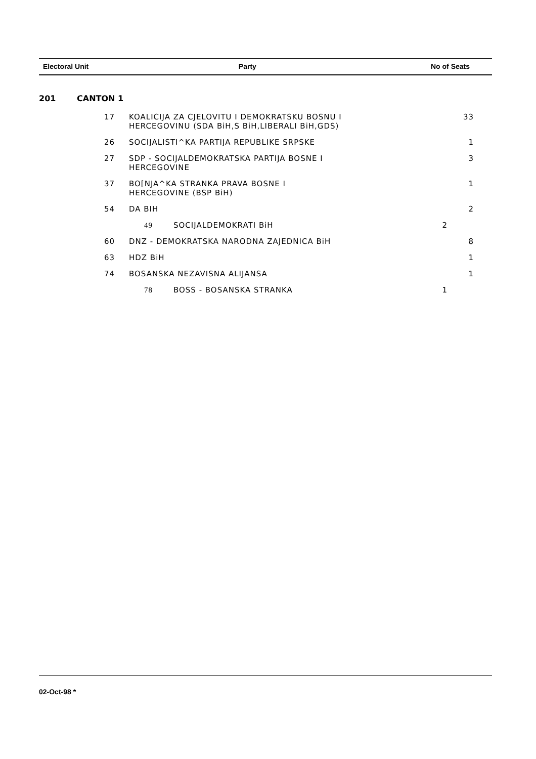| Electoral Unit | Party | No of Seats |
| --- | --- | --- |
201 CANTON 1
| 17 | KOALICIJA ZA CJELOVITU I DEMOKRATSKU BOSNU I HERCEGOVINU (SDA BiH,S BiH,LIBERALI BiH,GDS) | 33 |
| 26 | SOCIJALISTI^KA PARTIJA REPUBLIKE SRPSKE | 1 |
| 27 | SDP - SOCIJALDEMOKRATSKA PARTIJA BOSNE I HERCEGOVINE | 3 |
| 37 | BO[NJA^KA STRANKA PRAVA BOSNE I HERCEGOVINE (BSP BiH) | 1 |
| 54 | DA BIH | 2 |
| | 49 SOCIJALDEMOKRATI BiH 2 | |
| 60 | DNZ - DEMOKRATSKA NARODNA ZAJEDNICA BiH | 8 |
| 63 | HDZ BiH | 1 |
| 74 | BOSANSKA NEZAVISNA ALIJANSA | 1 |
| | 78 BOSS - BOSANSKA STRANKA 1 | |
02-Oct-98 *